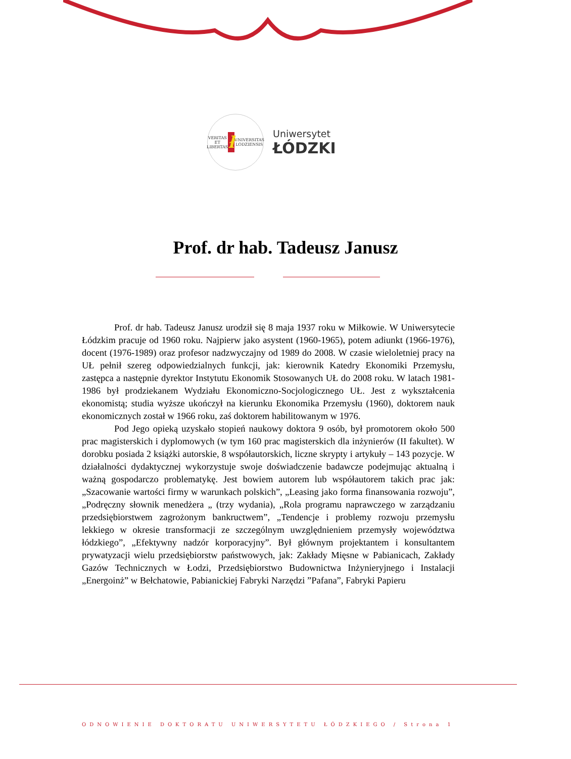VERITAS ET LIBERTAS ł UNIVERSITAS LODZIENSIS
Uniwersytet
ŁÓDZKI
Prof. dr hab. Tadeusz Janusz
Prof. dr hab. Tadeusz Janusz urodził się 8 maja 1937 roku w Miłkowie. W Uniwersytecie Łódzkim pracuje od 1960 roku. Najpierw jako asystent (1960-1965), potem adiunkt (1966-1976), docent (1976-1989) oraz profesor nadzwyczajny od 1989 do 2008. W czasie wieloletniej pracy na UŁ pełnił szereg odpowiedzialnych funkcji, jak: kierownik Katedry Ekonomiki Przemysłu, zastępca a następnie dyrektor Instytutu Ekonomik Stosowanych UŁ do 2008 roku. W latach 1981-1986 był prodziekanem Wydziału Ekonomiczno-Socjologicznego UŁ. Jest z wykształcenia ekonomistą; studia wyższe ukończył na kierunku Ekonomika Przemysłu (1960), doktorem nauk ekonomicznych został w 1966 roku, zaś doktorem habilitowanym w 1976.
Pod Jego opieką uzyskało stopień naukowy doktora 9 osób, był promotorem około 500 prac magisterskich i dyplomowych (w tym 160 prac magisterskich dla inżynierów (II fakultet). W dorobku posiada 2 książki autorskie, 8 współautorskich, liczne skrypty i artykuły – 143 pozycje. W działalności dydaktycznej wykorzystuje swoje doświadczenie badawcze podejmując aktualną i ważną gospodarczo problematykę. Jest bowiem autorem lub współautorem takich prac jak: „Szacowanie wartości firmy w warunkach polskich”, „Leasing jako forma finansowania rozwoju”, „Podręczny słownik menedżera „ (trzy wydania), „Rola programu naprawczego w zarządzaniu przedsiębiorstwem zagrożonym bankructwem”, „Tendencje i problemy rozwoju przemysłu lekkiego w okresie transformacji ze szczególnym uwzględnieniem przemysły województwa łódzkiego”, „Efektywny nadzór korporacyjny”. Był głównym projektantem i konsultantem prywatyzacji wielu przedsiębiorstw państwowych, jak: Zakłady Mięsne w Pabianicach, Zakłady Gazów Technicznych w Łodzi, Przedsiębiorstwo Budownictwa Inżynieryjnego i Instalacji „Energoinż” w Bełchatowie, Pabianickiej Fabryki Narzędzi ”Pafana”, Fabryki Papieru
ODNOWIENIE DOKTORATU UNIWERSYTETU ŁÓDZKIEGO / Strona 1